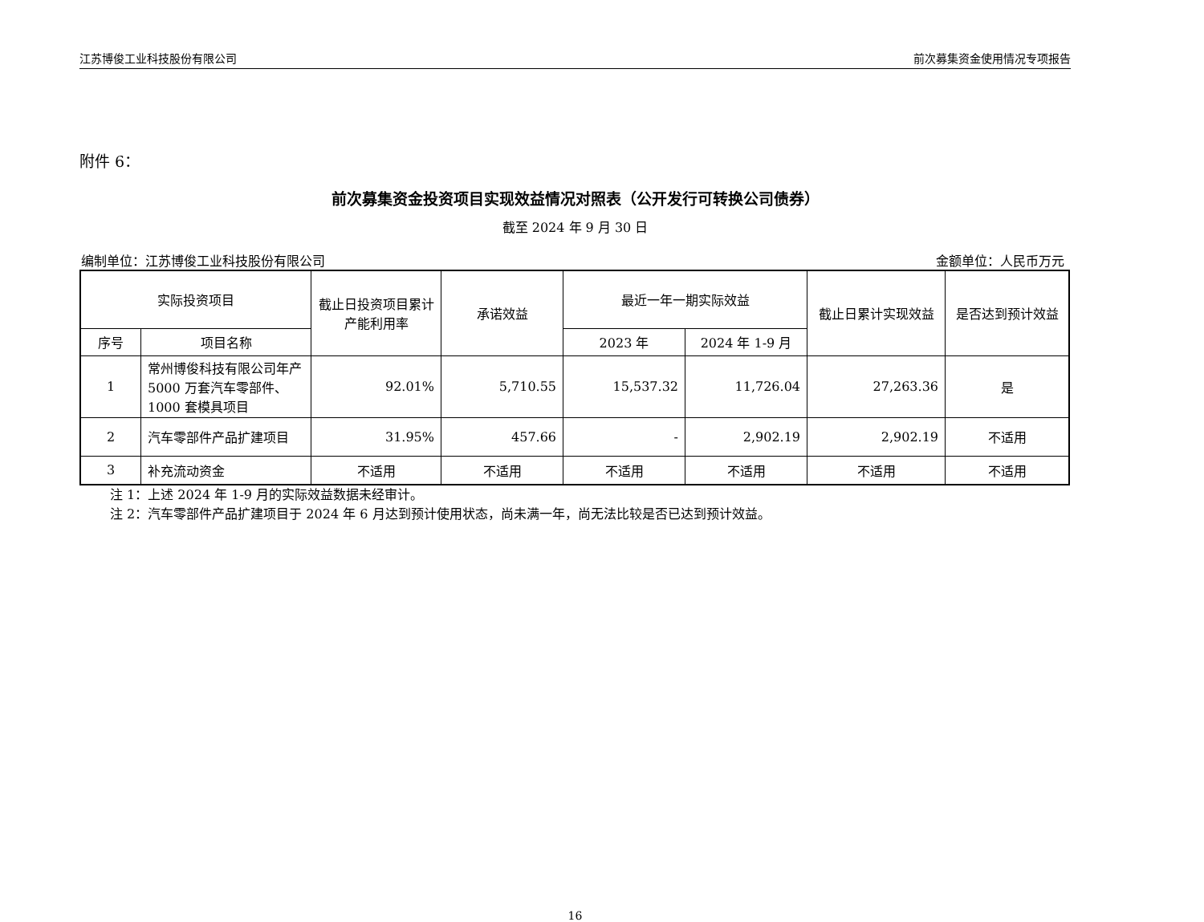江苏博俊工业科技股份有限公司 前次募集资金使用情况专项报告
附件 6：
前次募集资金投资项目实现效益情况对照表（公开发行可转换公司债券）
截至 2024 年 9 月 30 日
编制单位：江苏博俊工业科技股份有限公司 金额单位：人民币万元
| 实际投资项目 | | 截止日投资项目累计产能利用率 | 承诺效益 | 最近一年一期实际效益 | | 截止日累计实现效益 | 是否达到预计效益 |
| --- | --- | --- | --- | --- | --- | --- | --- |
| 序号 | 项目名称 | | | 2023 年 | 2024 年 1-9 月 | | |
| 1 | 常州博俊科技有限公司年产 5000 万套汽车零部件、1000 套模具项目 | 92.01% | 5,710.55 | 15,537.32 | 11,726.04 | 27,263.36 | 是 |
| 2 | 汽车零部件产品扩建项目 | 31.95% | 457.66 | - | 2,902.19 | 2,902.19 | 不适用 |
| 3 | 补充流动资金 | 不适用 | 不适用 | 不适用 | 不适用 | 不适用 | 不适用 |
注 1：上述 2024 年 1-9 月的实际效益数据未经审计。
注 2：汽车零部件产品扩建项目于 2024 年 6 月达到预计使用状态，尚未满一年，尚无法比较是否已达到预计效益。
16